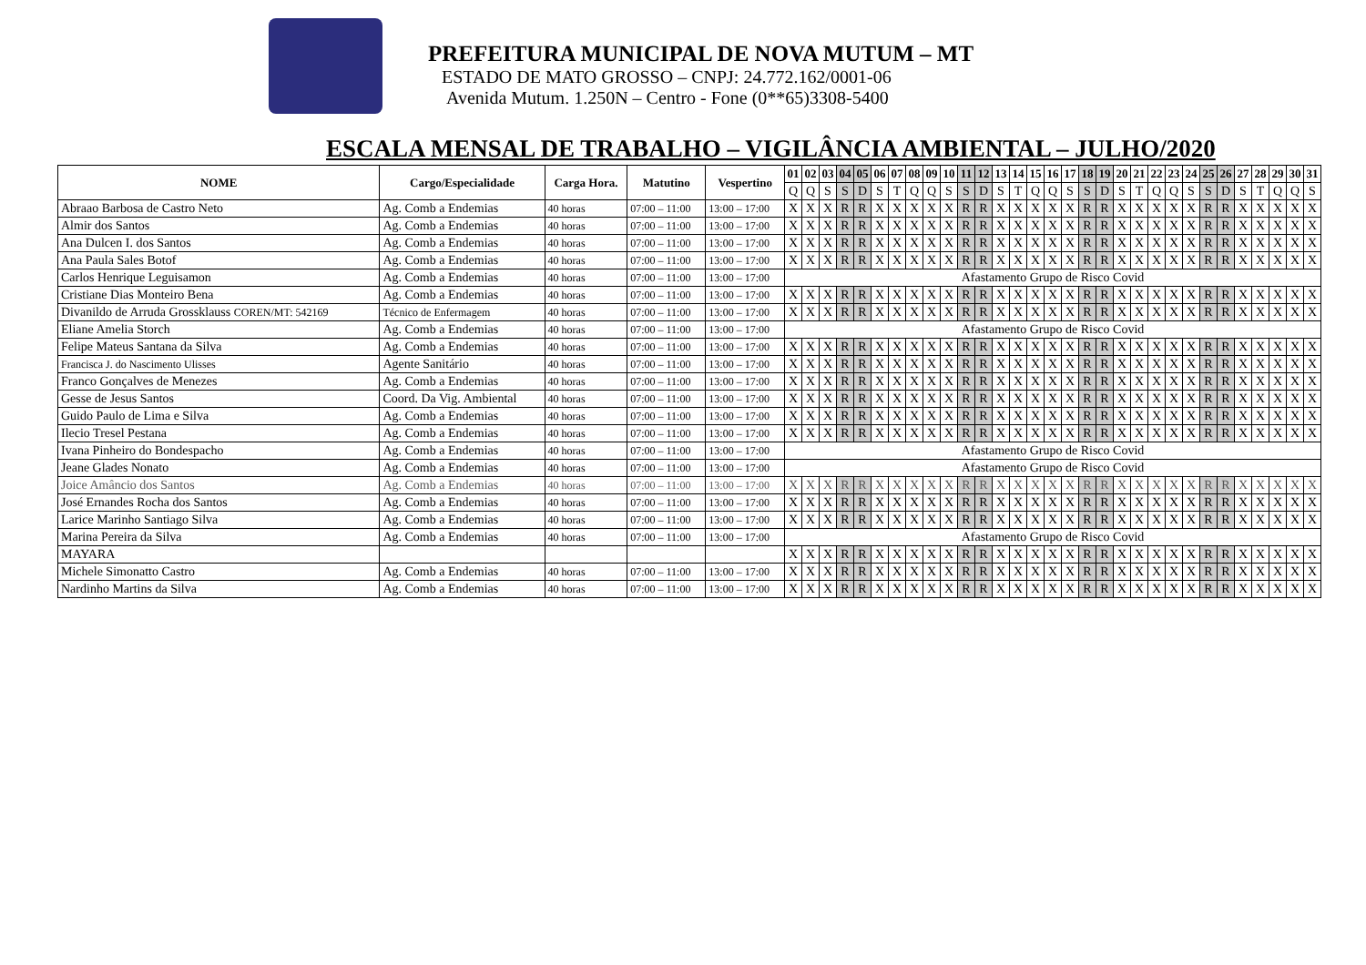PREFEITURA MUNICIPAL DE NOVA MUTUM – MT
ESTADO DE MATO GROSSO – CNPJ: 24.772.162/0001-06
Avenida Mutum. 1.250N – Centro - Fone (0**65)3308-5400
ESCALA MENSAL DE TRABALHO – VIGILÂNCIA AMBIENTAL – JULHO/2020
| NOME | Cargo/Especialidade | Carga Hora. | Matutino | Vespertino | 01 | 02 | 03 | 04 | 05 | 06 | 07 | 08 | 09 | 10 | 11 | 12 | 13 | 14 | 15 | 16 | 17 | 18 | 19 | 20 | 21 | 22 | 23 | 24 | 25 | 26 | 27 | 28 | 29 | 30 | 31 |
| --- | --- | --- | --- | --- | --- | --- | --- | --- | --- | --- | --- | --- | --- | --- | --- | --- | --- | --- | --- | --- | --- | --- | --- | --- | --- | --- | --- | --- | --- | --- | --- | --- | --- | --- | --- |
| | | | | | Q | Q | S | S | D | S | T | Q | Q | S | S | D | S | T | Q | Q | S | S | D | S | T | Q | Q | S | S | D | S | T | Q | Q | S |
| Abraao Barbosa de Castro Neto | Ag. Comb a Endemias | 40 horas | 07:00 – 11:00 | 13:00 – 17:00 | X | X | X | R | R | X | X | X | X | X | R | R | X | X | X | X | X | R | R | X | X | X | X | X | R | R | X | X | X | X | X |
| Almir dos Santos | Ag. Comb a Endemias | 40 horas | 07:00 – 11:00 | 13:00 – 17:00 | X | X | X | R | R | X | X | X | X | X | R | R | X | X | X | X | X | R | R | X | X | X | X | X | R | R | X | X | X | X | X |
| Ana Dulcen I. dos Santos | Ag. Comb a Endemias | 40 horas | 07:00 – 11:00 | 13:00 – 17:00 | X | X | X | R | R | X | X | X | X | X | R | R | X | X | X | X | X | R | R | X | X | X | X | X | R | R | X | X | X | X | X |
| Ana Paula Sales Botof | Ag. Comb a Endemias | 40 horas | 07:00 – 11:00 | 13:00 – 17:00 | X | X | X | R | R | X | X | X | X | X | R | R | X | X | X | X | X | R | R | X | X | X | X | X | R | R | X | X | X | X | X |
| Carlos Henrique Leguisamon | Ag. Comb a Endemias | 40 horas | 07:00 – 11:00 | 13:00 – 17:00 | Afastamento Grupo de Risco Covid | | | | | | | | | | | | | | | | | | | | | | | | | | | | | | |
| Cristiane Dias Monteiro Bena | Ag. Comb a Endemias | 40 horas | 07:00 – 11:00 | 13:00 – 17:00 | X | X | X | R | R | X | X | X | X | X | R | R | X | X | X | X | X | R | R | X | X | X | X | X | R | R | X | X | X | X | X |
| Divanildo de Arruda Grossklauss COREN/MT: 542169 | Técnico de Enfermagem | 40 horas | 07:00 – 11:00 | 13:00 – 17:00 | X | X | X | R | R | X | X | X | X | X | R | R | X | X | X | X | X | R | R | X | X | X | X | X | R | R | X | X | X | X | X |
| Eliane Amelia Storch | Ag. Comb a Endemias | 40 horas | 07:00 – 11:00 | 13:00 – 17:00 | Afastamento Grupo de Risco Covid | | | | | | | | | | | | | | | | | | | | | | | | | | | | | | |
| Felipe Mateus Santana da Silva | Ag. Comb a Endemias | 40 horas | 07:00 – 11:00 | 13:00 – 17:00 | X | X | X | R | R | X | X | X | X | X | R | R | X | X | X | X | X | R | R | X | X | X | X | X | R | R | X | X | X | X | X |
| Francisca J. do Nascimento Ulisses | Agente Sanitário | 40 horas | 07:00 – 11:00 | 13:00 – 17:00 | X | X | X | R | R | X | X | X | X | X | R | R | X | X | X | X | X | R | R | X | X | X | X | X | R | R | X | X | X | X | X |
| Franco Gonçalves de Menezes | Ag. Comb a Endemias | 40 horas | 07:00 – 11:00 | 13:00 – 17:00 | X | X | X | R | R | X | X | X | X | X | R | R | X | X | X | X | X | R | R | X | X | X | X | X | R | R | X | X | X | X | X |
| Gesse de Jesus Santos | Coord. Da Vig. Ambiental | 40 horas | 07:00 – 11:00 | 13:00 – 17:00 | X | X | X | R | R | X | X | X | X | X | R | R | X | X | X | X | X | R | R | X | X | X | X | X | R | R | X | X | X | X | X |
| Guido Paulo de Lima e Silva | Ag. Comb a Endemias | 40 horas | 07:00 – 11:00 | 13:00 – 17:00 | X | X | X | R | R | X | X | X | X | X | R | R | X | X | X | X | X | R | R | X | X | X | X | X | R | R | X | X | X | X | X |
| Ilecio Tresel Pestana | Ag. Comb a Endemias | 40 horas | 07:00 – 11:00 | 13:00 – 17:00 | X | X | X | R | R | X | X | X | X | X | R | R | X | X | X | X | X | R | R | X | X | X | X | X | R | R | X | X | X | X | X |
| Ivana Pinheiro do Bondespacho | Ag. Comb a Endemias | 40 horas | 07:00 – 11:00 | 13:00 – 17:00 | Afastamento Grupo de Risco Covid | | | | | | | | | | | | | | | | | | | | | | | | | | | | | | |
| Jeane Glades Nonato | Ag. Comb a Endemias | 40 horas | 07:00 – 11:00 | 13:00 – 17:00 | Afastamento Grupo de Risco Covid | | | | | | | | | | | | | | | | | | | | | | | | | | | | | | |
| Joice Amâncio dos Santos | Ag. Comb a Endemias | 40 horas | 07:00 – 11:00 | 13:00 – 17:00 | X | X | X | R | R | X | X | X | X | X | R | R | X | X | X | X | X | R | R | X | X | X | X | X | R | R | X | X | X | X | X |
| José Ernandes Rocha dos Santos | Ag. Comb a Endemias | 40 horas | 07:00 – 11:00 | 13:00 – 17:00 | X | X | X | R | R | X | X | X | X | X | R | R | X | X | X | X | X | R | R | X | X | X | X | X | R | R | X | X | X | X | X |
| Larice Marinho Santiago Silva | Ag. Comb a Endemias | 40 horas | 07:00 – 11:00 | 13:00 – 17:00 | X | X | X | R | R | X | X | X | X | X | R | R | X | X | X | X | X | R | R | X | X | X | X | X | R | R | X | X | X | X | X |
| Marina Pereira da Silva | Ag. Comb a Endemias | 40 horas | 07:00 – 11:00 | 13:00 – 17:00 | Afastamento Grupo de Risco Covid | | | | | | | | | | | | | | | | | | | | | | | | | | | | | | |
| MAYARA | | | | | X | X | X | R | R | X | X | X | X | X | R | R | X | X | X | X | X | R | R | X | X | X | X | X | R | R | X | X | X | X | X |
| Michele Simonatto Castro | Ag. Comb a Endemias | 40 horas | 07:00 – 11:00 | 13:00 – 17:00 | X | X | X | R | R | X | X | X | X | X | R | R | X | X | X | X | X | R | R | X | X | X | X | X | R | R | X | X | X | X | X |
| Nardinho Martins da Silva | Ag. Comb a Endemias | 40 horas | 07:00 – 11:00 | 13:00 – 17:00 | X | X | X | R | R | X | X | X | X | X | R | R | X | X | X | X | X | R | R | X | X | X | X | X | R | R | X | X | X | X | X |